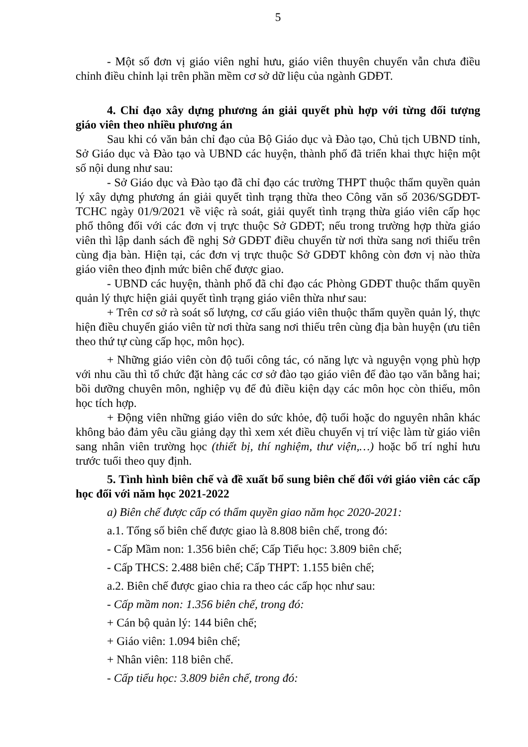5
- Một số đơn vị giáo viên nghỉ hưu, giáo viên thuyên chuyển vẫn chưa điều chỉnh điều chỉnh lại trên phần mềm cơ sở dữ liệu của ngành GDĐT.
4. Chỉ đạo xây dựng phương án giải quyết phù hợp với từng đối tượng giáo viên theo nhiều phương án
Sau khi có văn bản chỉ đạo của Bộ Giáo dục và Đào tạo, Chủ tịch UBND tỉnh, Sở Giáo dục và Đào tạo và UBND các huyện, thành phố đã triển khai thực hiện một số nội dung như sau:
- Sở Giáo dục và Đào tạo đã chỉ đạo các trường THPT thuộc thẩm quyền quản lý xây dựng phương án giải quyết tình trạng thừa theo Công văn số 2036/SGDĐT-TCHC ngày 01/9/2021 về việc rà soát, giải quyết tình trạng thừa giáo viên cấp học phổ thông đối với các đơn vị trực thuộc Sở GDĐT; nếu trong trường hợp thừa giáo viên thì lập danh sách đề nghị Sở GDĐT điều chuyển từ nơi thừa sang nơi thiếu trên cùng địa bàn. Hiện tại, các đơn vị trực thuộc Sở GDĐT không còn đơn vị nào thừa giáo viên theo định mức biên chế được giao.
- UBND các huyện, thành phố đã chỉ đạo các Phòng GDĐT thuộc thẩm quyền quản lý thực hiện giải quyết tình trạng giáo viên thừa như sau:
+ Trên cơ sở rà soát số lượng, cơ cấu giáo viên thuộc thẩm quyền quản lý, thực hiện điều chuyển giáo viên từ nơi thừa sang nơi thiếu trên cùng địa bàn huyện (ưu tiên theo thứ tự cùng cấp học, môn học).
+ Những giáo viên còn độ tuổi công tác, có năng lực và nguyện vọng phù hợp với nhu cầu thì tổ chức đặt hàng các cơ sở đào tạo giáo viên để đào tạo văn bằng hai; bồi dưỡng chuyên môn, nghiệp vụ để đủ điều kiện dạy các môn học còn thiếu, môn học tích hợp.
+ Động viên những giáo viên do sức khỏe, độ tuổi hoặc do nguyên nhân khác không bảo đảm yêu cầu giảng dạy thì xem xét điều chuyển vị trí việc làm từ giáo viên sang nhân viên trường học (thiết bị, thí nghiệm, thư viện,…) hoặc bố trí nghỉ hưu trước tuổi theo quy định.
5. Tình hình biên chế và đề xuất bổ sung biên chế đối với giáo viên các cấp học đối với năm học 2021-2022
a) Biên chế được cấp có thẩm quyền giao năm học 2020-2021:
a.1. Tổng số biên chế được giao là 8.808 biên chế, trong đó:
- Cấp Mầm non: 1.356 biên chế; Cấp Tiểu học: 3.809 biên chế;
- Cấp THCS: 2.488 biên chế; Cấp THPT: 1.155 biên chế;
a.2. Biên chế được giao chia ra theo các cấp học như sau:
- Cấp mầm non: 1.356 biên chế, trong đó:
+ Cán bộ quản lý: 144 biên chế;
+ Giáo viên: 1.094 biên chế;
+ Nhân viên: 118 biên chế.
- Cấp tiểu học: 3.809 biên chế, trong đó: